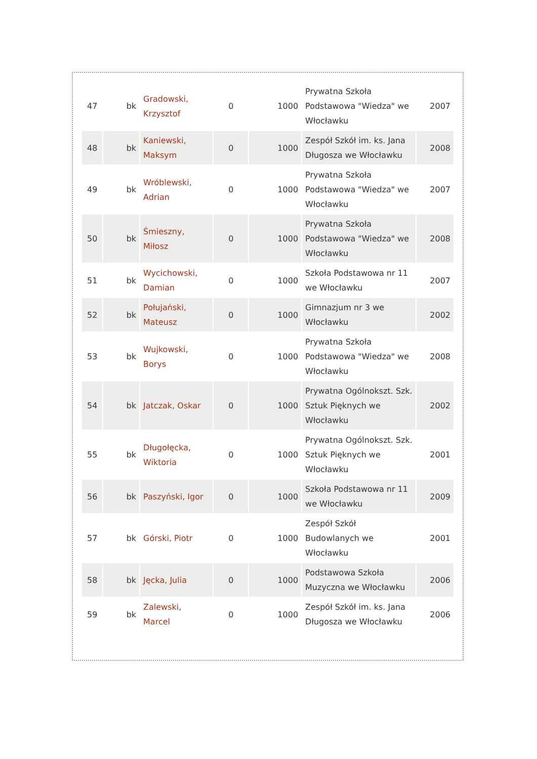| 47 | bk | Gradowski, Krzysztof | 0 | 1000 | Prywatna Szkoła Podstawowa "Wiedza" we Włocławku | 2007 |
| 48 | bk | Kaniewski, Maksym | 0 | 1000 | Zespół Szkół im. ks. Jana Długosza we Włocławku | 2008 |
| 49 | bk | Wróblewski, Adrian | 0 | 1000 | Prywatna Szkoła Podstawowa "Wiedza" we Włocławku | 2007 |
| 50 | bk | Śmieszny, Miłosz | 0 | 1000 | Prywatna Szkoła Podstawowa "Wiedza" we Włocławku | 2008 |
| 51 | bk | Wycichowski, Damian | 0 | 1000 | Szkoła Podstawowa nr 11 we Włocławku | 2007 |
| 52 | bk | Połujański, Mateusz | 0 | 1000 | Gimnazjum nr 3 we Włocławku | 2002 |
| 53 | bk | Wujkowski, Borys | 0 | 1000 | Prywatna Szkoła Podstawowa "Wiedza" we Włocławku | 2008 |
| 54 | bk | Jatczak, Oskar | 0 | 1000 | Prywatna Ogólnokszt. Szk. Sztuk Pięknych we Włocławku | 2002 |
| 55 | bk | Długołęcka, Wiktoria | 0 | 1000 | Prywatna Ogólnokszt. Szk. Sztuk Pięknych we Włocławku | 2001 |
| 56 | bk | Paszyński, Igor | 0 | 1000 | Szkoła Podstawowa nr 11 we Włocławku | 2009 |
| 57 | bk | Górski, Piotr | 0 | 1000 | Zespół Szkół Budowlanych we Włocławku | 2001 |
| 58 | bk | Jęcka, Julia | 0 | 1000 | Podstawowa Szkoła Muzyczna we Włocławku | 2006 |
| 59 | bk | Zalewski, Marcel | 0 | 1000 | Zespół Szkół im. ks. Jana Długosza we Włocławku | 2006 |